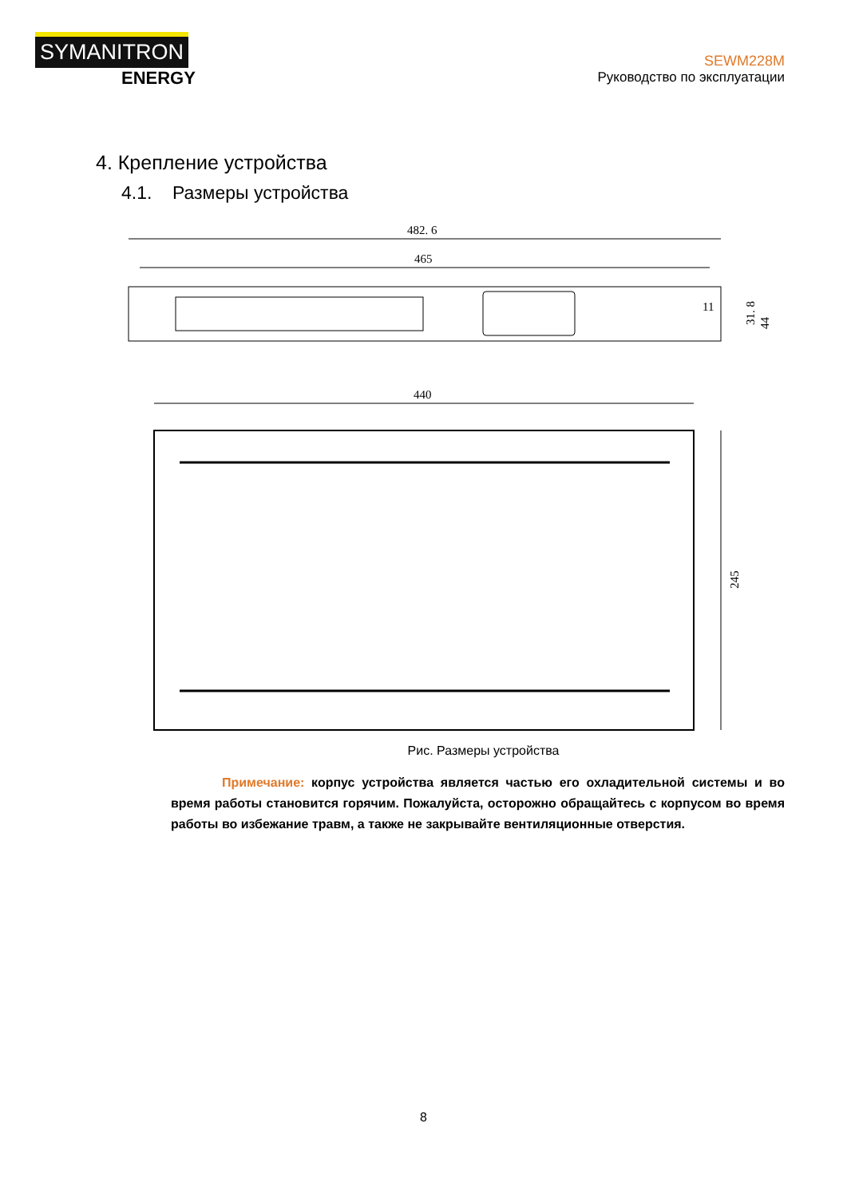SYMANITRON
ENERGY
SEWM228M
Руководство по эксплуатации
4. Крепление устройства
4.1. Размеры устройства
482. 6
465
44
31. 8
11
440
245
Рис. Размеры устройства
Примечание: корпус устройства является частью его охладительной системы и во время работы становится горячим. Пожалуйста, осторожно обращайтесь с корпусом во время работы во избежание травм, а также не закрывайте вентиляционные отверстия.
8